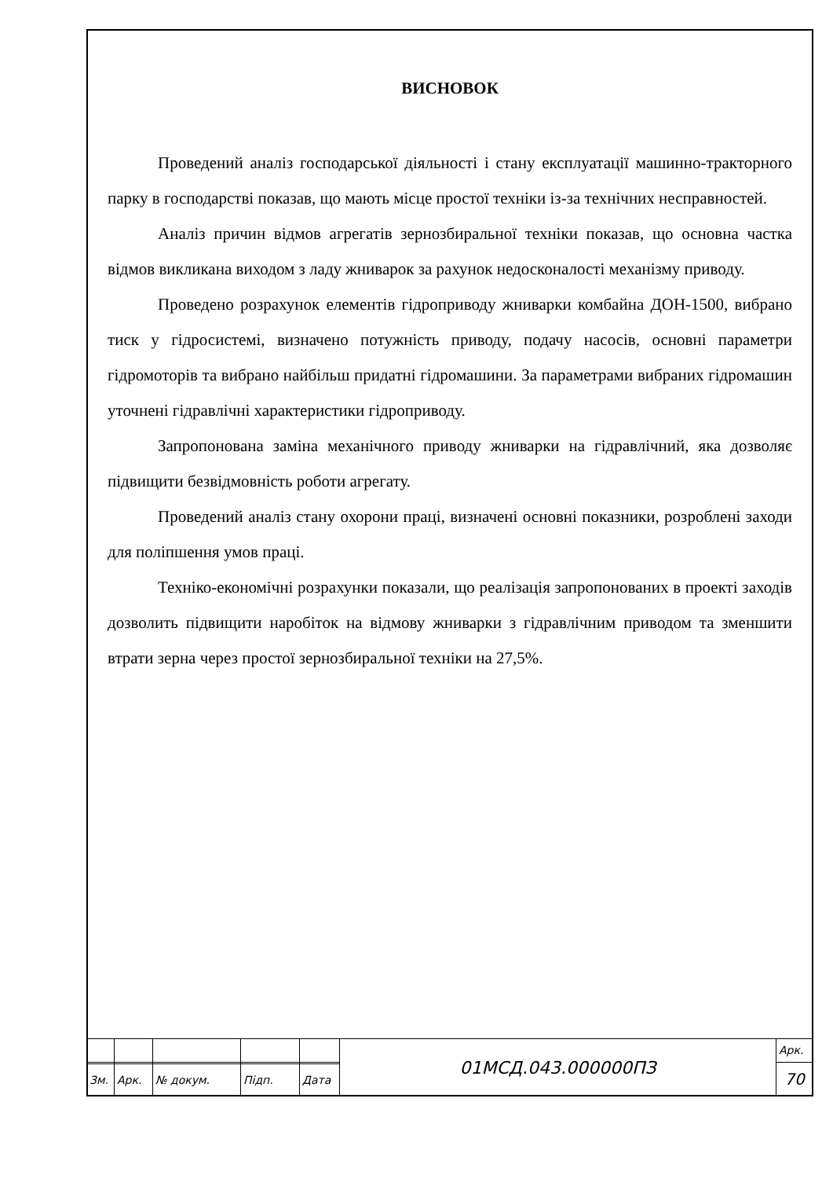ВИСНОВОК
Проведений аналіз господарської діяльності і стану експлуатації машинно-тракторного парку в господарстві показав, що мають місце простої техніки із-за технічних несправностей.
Аналіз причин відмов агрегатів зернозбиральної техніки показав, що основна частка відмов викликана виходом з ладу жниварок за рахунок недосконалості механізму приводу.
Проведено розрахунок елементів гідроприводу жниварки комбайна ДОН-1500, вибрано тиск у гідросистемі, визначено потужність приводу, подачу насосів, основні параметри гідромоторів та вибрано найбільш придатні гідромашини. За параметрами вибраних гідромашин уточнені гідравлічні характеристики гідроприводу.
Запропонована заміна механічного приводу жниварки на гідравлічний, яка дозволяє підвищити безвідмовність роботи агрегату.
Проведений аналіз стану охорони праці, визначені основні показники, розроблені заходи для поліпшення умов праці.
Техніко-економічні розрахунки показали, що реалізація запропонованих в проекті заходів дозволить підвищити наробіток на відмову жниварки з гідравлічним приводом та зменшити втрати зерна через простої зернозбиральної техніки на 27,5%.
| | | | | | 01МСД.043.000000ПЗ | Арк. |
| | | | | | | 70 |
| Зм. | Арк. | № докум. | Підп. | Дата | | |